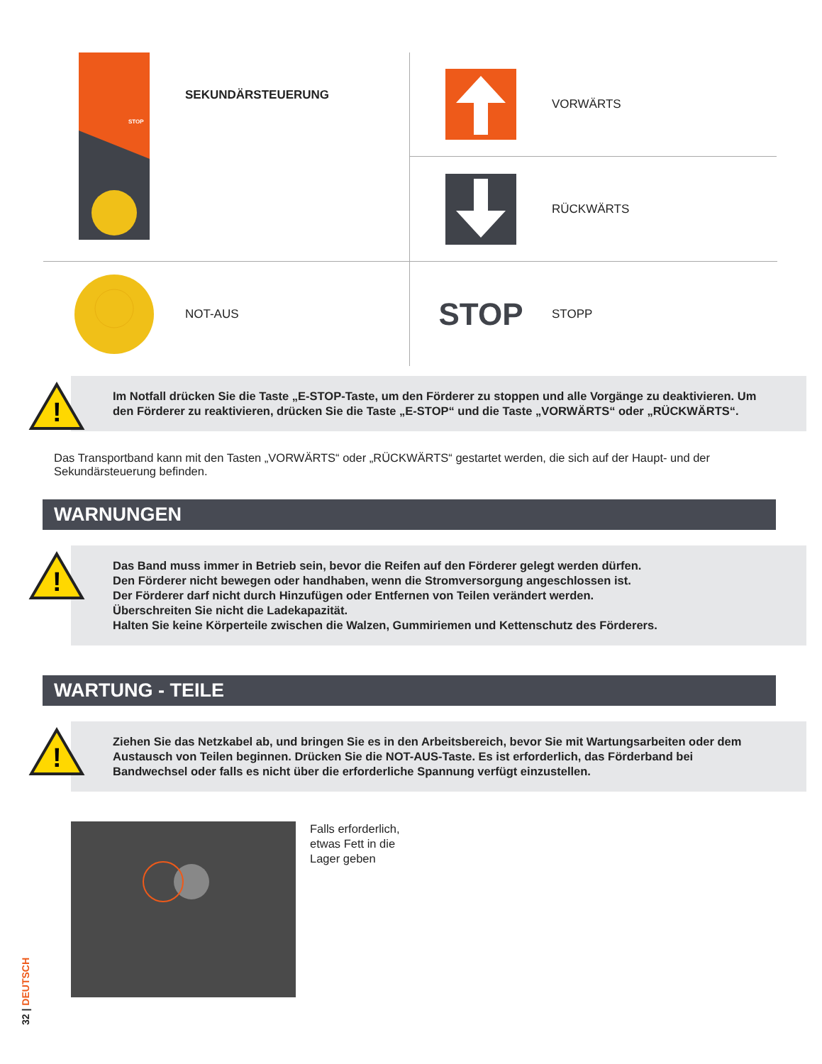STOP
SEKUNDÄRSTEUERUNG
VORWÄRTS
RÜCKWÄRTS
NOT-AUS
STOP
STOPP
!
Im Notfall drücken Sie die Taste „E-STOP-Taste, um den Förderer zu stoppen und alle Vorgänge zu deaktivieren. Um den Förderer zu reaktivieren, drücken Sie die Taste „E-STOP“ und die Taste „VORWÄRTS“ oder „RÜCKWÄRTS“.
Das Transportband kann mit den Tasten „VORWÄRTS“ oder „RÜCKWÄRTS“ gestartet werden, die sich auf der Haupt- und der Sekundärsteuerung befinden.
WARNUNGEN
!
Das Band muss immer in Betrieb sein, bevor die Reifen auf den Förderer gelegt werden dürfen.
Den Förderer nicht bewegen oder handhaben, wenn die Stromversorgung angeschlossen ist.
Der Förderer darf nicht durch Hinzufügen oder Entfernen von Teilen verändert werden.
Überschreiten Sie nicht die Ladekapazität.
Halten Sie keine Körperteile zwischen die Walzen, Gummiriemen und Kettenschutz des Förderers.
WARTUNG - TEILE
!
Ziehen Sie das Netzkabel ab, und bringen Sie es in den Arbeitsbereich, bevor Sie mit Wartungsarbeiten oder dem Austausch von Teilen beginnen. Drücken Sie die NOT-AUS-Taste. Es ist erforderlich, das Förderband bei Bandwechsel oder falls es nicht über die erforderliche Spannung verfügt einzustellen.
Falls erforderlich,
etwas Fett in die
Lager geben
32 | DEUTSCH